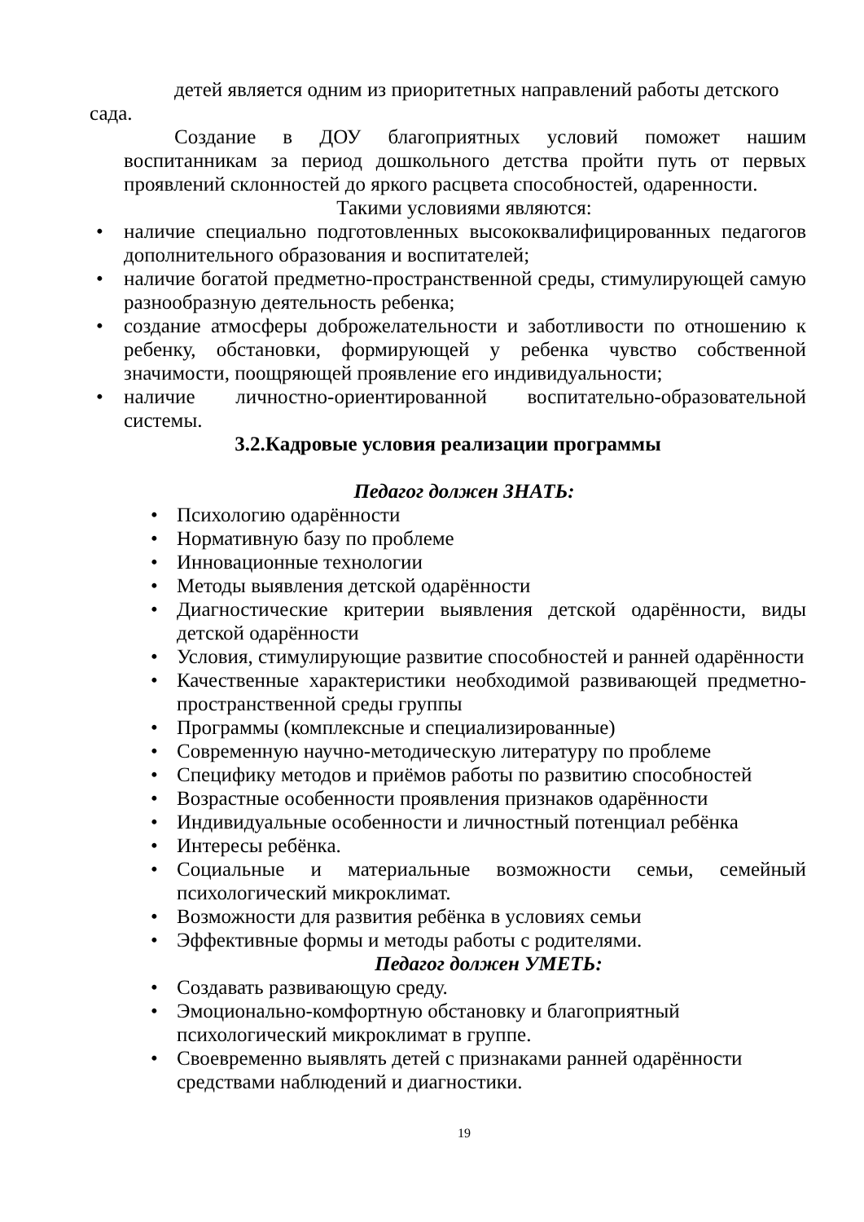детей является одним из приоритетных направлений работы детского
сада.
Создание в ДОУ благоприятных условий поможет нашим воспитанникам за период дошкольного детства пройти путь от первых проявлений склонностей до яркого расцвета способностей, одаренности.
Такими условиями являются:
• наличие специально подготовленных высококвалифицированных педагогов дополнительного образования и воспитателей;
• наличие богатой предметно-пространственной среды, стимулирующей самую разнообразную деятельность ребенка;
• создание атмосферы доброжелательности и заботливости по отношению к ребенку, обстановки, формирующей у ребенка чувство собственной значимости, поощряющей проявление его индивидуальности;
• наличие личностно-ориентированной воспитательно-образовательной системы.
3.2.Кадровые условия реализации программы
Педагог должен ЗНАТЬ:
• Психологию одарённости
• Нормативную базу по проблеме
• Инновационные технологии
• Методы выявления детской одарённости
• Диагностические критерии выявления детской одарённости, виды детской одарённости
• Условия, стимулирующие развитие способностей и ранней одарённости
• Качественные характеристики необходимой развивающей предметно-пространственной среды группы
• Программы (комплексные и специализированные)
• Современную научно-методическую литературу по проблеме
• Специфику методов и приёмов работы по развитию способностей
• Возрастные особенности проявления признаков одарённости
• Индивидуальные особенности и личностный потенциал ребёнка
• Интересы ребёнка.
• Социальные и материальные возможности семьи, семейный психологический микроклимат.
• Возможности для развития ребёнка в условиях семьи
• Эффективные формы и методы работы с родителями.
Педагог должен УМЕТЬ:
• Создавать развивающую среду.
• Эмоционально-комфортную обстановку и благоприятный
психологический микроклимат в группе.
• Своевременно выявлять детей с признаками ранней одарённости
средствами наблюдений и диагностики.
19